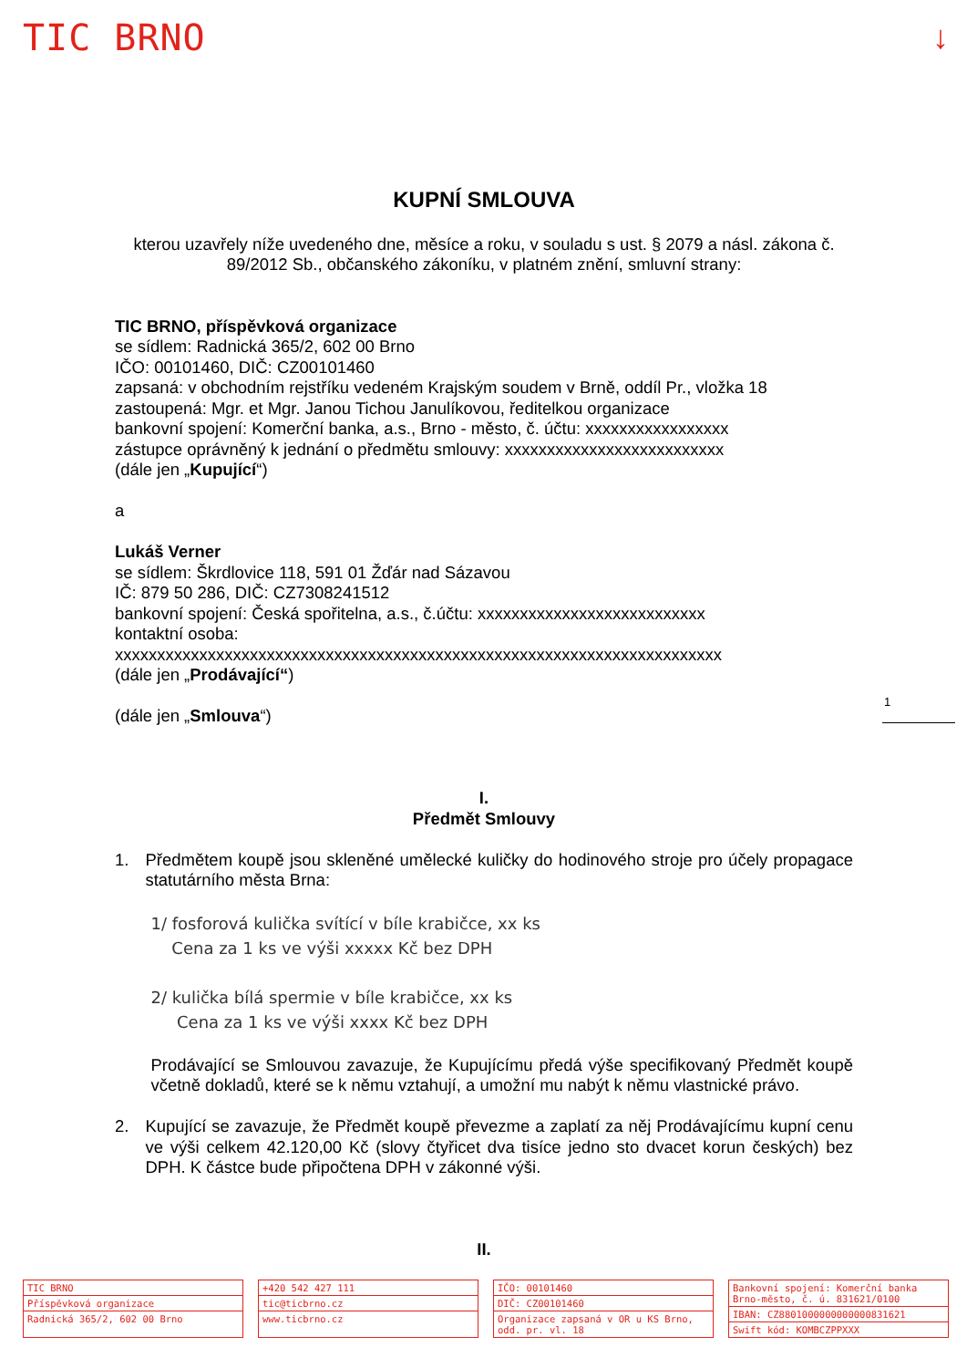TIC BRNO ↓
KUPNÍ SMLOUVA
kterou uzavřely níže uvedeného dne, měsíce a roku, v souladu s ust. § 2079 a násl. zákona č. 89/2012 Sb., občanského zákoníku, v platném znění, smluvní strany:
TIC BRNO, příspěvková organizace
se sídlem: Radnická 365/2, 602 00 Brno
IČO: 00101460, DIČ: CZ00101460
zapsaná: v obchodním rejstříku vedeném Krajským soudem v Brně, oddíl Pr., vložka 18
zastoupená: Mgr. et Mgr. Janou Tichou Janulíkovou, ředitelkou organizace
bankovní spojení: Komerční banka, a.s., Brno - město, č. účtu: xxxxxxxxxxxxxxxxx
zástupce oprávněný k jednání o předmětu smlouvy: xxxxxxxxxxxxxxxxxxxxxxxxxx
(dále jen „Kupující“)
a
Lukáš Verner
se sídlem: Škrdlovice 118, 591 01 Žďár nad Sázavou
IČ: 879 50 286, DIČ: CZ7308241512
bankovní spojení: Česká spořitelna, a.s., č.účtu: xxxxxxxxxxxxxxxxxxxxxxxxxxx
kontaktní osoba:
xxxxxxxxxxxxxxxxxxxxxxxxxxxxxxxxxxxxxxxxxxxxxxxxxxxxxxxxxxxxxxxxxxxxxxxx
(dále jen „Prodávající“)
(dále jen „Smlouva“)
I.
Předmět Smlouvy
1. Předmětem koupě jsou skleněné umělecké kuličky do hodinového stroje pro účely propagace statutárního města Brna:
1/ fosforová kulička svítící v bíle krabičce, xx ks
Cena za 1 ks ve výši xxxxx Kč bez DPH
2/ kulička bílá spermie v bíle krabičce, xx ks
Cena za 1 ks ve výši xxxx Kč bez DPH
Prodávající se Smlouvou zavazuje, že Kupujícímu předá výše specifikovaný Předmět koupě včetně dokladů, které se k němu vztahují, a umožní mu nabýt k němu vlastnické právo.
2. Kupující se zavazuje, že Předmět koupě převezme a zaplatí za něj Prodávajícímu kupní cenu ve výši celkem 42.120,00 Kč (slovy čtyřicet dva tisíce jedno sto dvacet korun českých) bez DPH. K částce bude připočtena DPH v zákonné výši.
II.
1
TIC BRNO
Příspěvková organizace
Radnická 365/2, 602 00 Brno
+420 542 427 111
tic@ticbrno.cz
www.ticbrno.cz
IČO: 00101460
DIČ: CZ00101460
Organizace zapsaná v OR u KS Brno, odd. pr. vl. 18
Bankovní spojení: Komerční banka Brno-město, č. ú. 831621/0100
IBAN: CZ8801000000000000831621
Swift kód: KOMBCZPPXXX